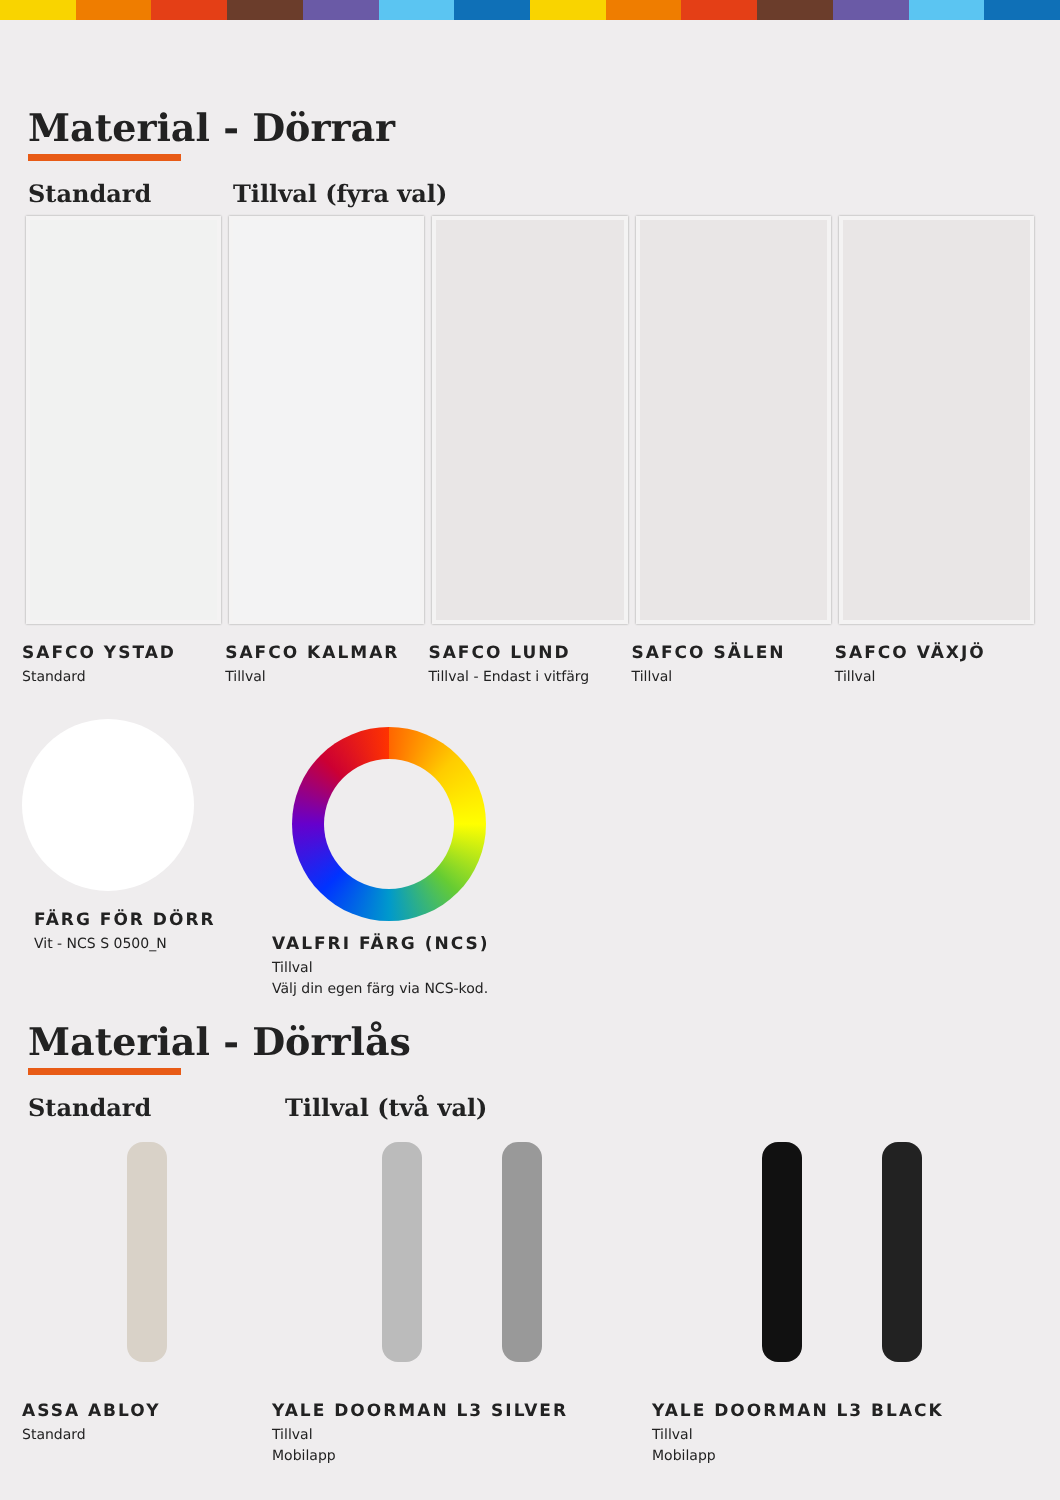Material - Dörrar
Standard Tillval (fyra val)
SAFCO YSTAD
Standard
SAFCO KALMAR
Tillval
SAFCO LUND
Tillval - Endast i vitfärg
SAFCO SÄLEN
Tillval
SAFCO VÄXJÖ
Tillval
FÄRG FÖR DÖRR
Vit - NCS S 0500_N
VALFRI FÄRG (NCS)
Tillval
Välj din egen färg via NCS-kod.
Material - Dörrlås
Standard Tillval (två val)
ASSA ABLOY
Standard
YALE DOORMAN L3 SILVER
Tillval
Mobilapp
YALE DOORMAN L3 BLACK
Tillval
Mobilapp